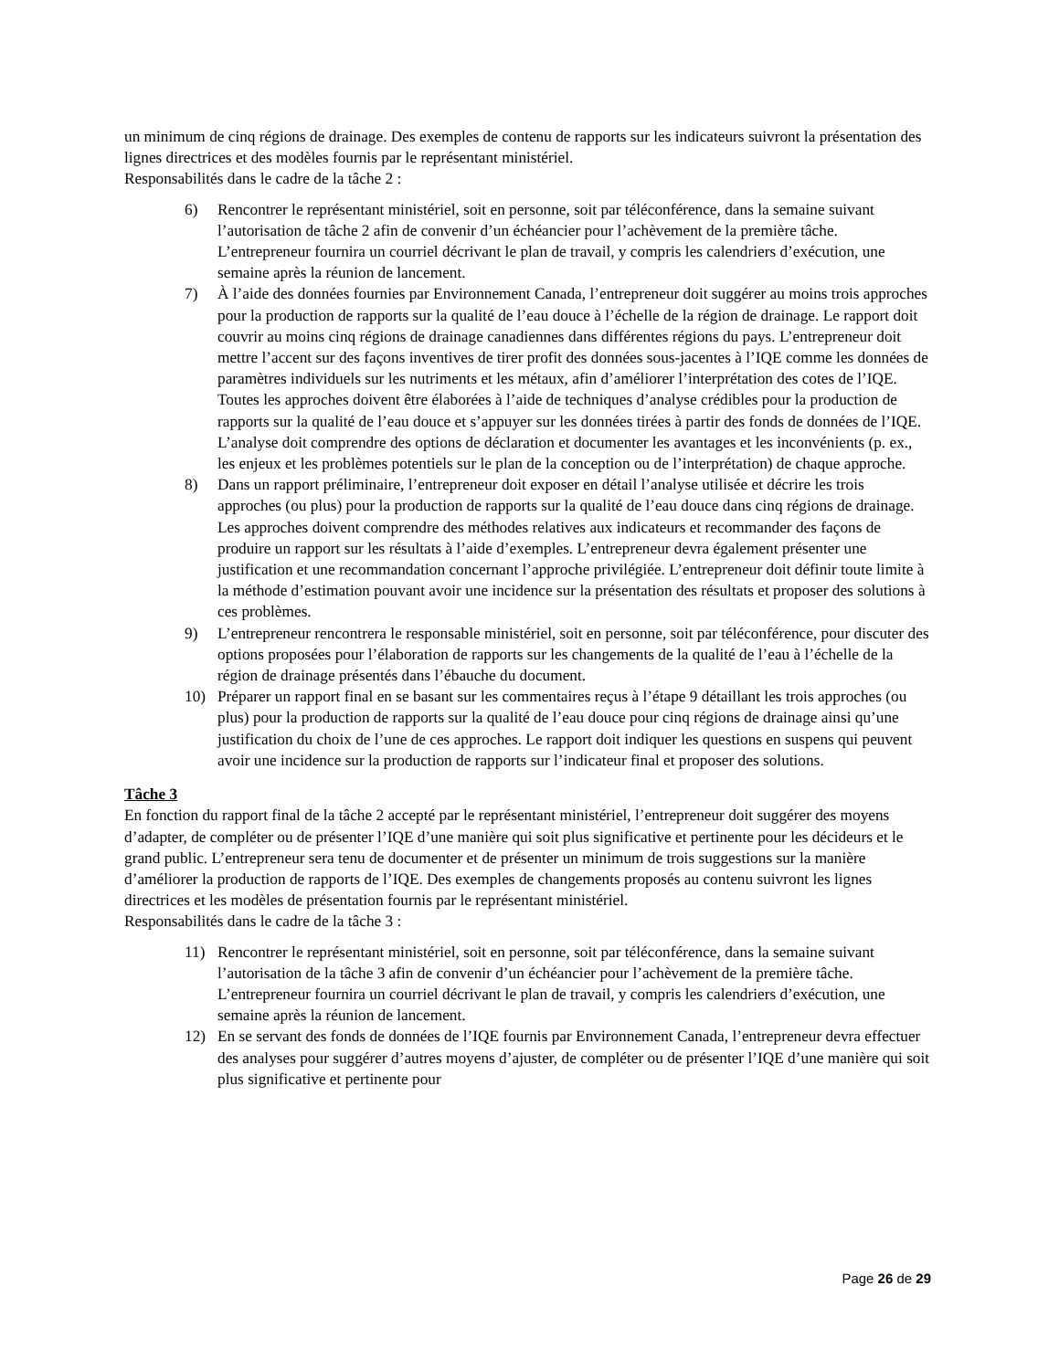un minimum de cinq régions de drainage. Des exemples de contenu de rapports sur les indicateurs suivront la présentation des lignes directrices et des modèles fournis par le représentant ministériel.
Responsabilités dans le cadre de la tâche 2 :
6) Rencontrer le représentant ministériel, soit en personne, soit par téléconférence, dans la semaine suivant l’autorisation de tâche 2 afin de convenir d’un échéancier pour l’achèvement de la première tâche. L’entrepreneur fournira un courriel décrivant le plan de travail, y compris les calendriers d’exécution, une semaine après la réunion de lancement.
7) À l’aide des données fournies par Environnement Canada, l’entrepreneur doit suggérer au moins trois approches pour la production de rapports sur la qualité de l’eau douce à l’échelle de la région de drainage. Le rapport doit couvrir au moins cinq régions de drainage canadiennes dans différentes régions du pays. L’entrepreneur doit mettre l’accent sur des façons inventives de tirer profit des données sous-jacentes à l’IQE comme les données de paramètres individuels sur les nutriments et les métaux, afin d’améliorer l’interprétation des cotes de l’IQE. Toutes les approches doivent être élaborées à l’aide de techniques d’analyse crédibles pour la production de rapports sur la qualité de l’eau douce et s’appuyer sur les données tirées à partir des fonds de données de l’IQE. L’analyse doit comprendre des options de déclaration et documenter les avantages et les inconvénients (p. ex., les enjeux et les problèmes potentiels sur le plan de la conception ou de l’interprétation) de chaque approche.
8) Dans un rapport préliminaire, l’entrepreneur doit exposer en détail l’analyse utilisée et décrire les trois approches (ou plus) pour la production de rapports sur la qualité de l’eau douce dans cinq régions de drainage. Les approches doivent comprendre des méthodes relatives aux indicateurs et recommander des façons de produire un rapport sur les résultats à l’aide d’exemples. L’entrepreneur devra également présenter une justification et une recommandation concernant l’approche privilégiée. L’entrepreneur doit définir toute limite à la méthode d’estimation pouvant avoir une incidence sur la présentation des résultats et proposer des solutions à ces problèmes.
9) L’entrepreneur rencontrera le responsable ministériel, soit en personne, soit par téléconférence, pour discuter des options proposées pour l’élaboration de rapports sur les changements de la qualité de l’eau à l’échelle de la région de drainage présentés dans l’ébauche du document.
10) Préparer un rapport final en se basant sur les commentaires reçus à l’étape 9 détaillant les trois approches (ou plus) pour la production de rapports sur la qualité de l’eau douce pour cinq régions de drainage ainsi qu’une justification du choix de l’une de ces approches. Le rapport doit indiquer les questions en suspens qui peuvent avoir une incidence sur la production de rapports sur l’indicateur final et proposer des solutions.
Tâche 3
En fonction du rapport final de la tâche 2 accepté par le représentant ministériel, l’entrepreneur doit suggérer des moyens d’adapter, de compléter ou de présenter l’IQE d’une manière qui soit plus significative et pertinente pour les décideurs et le grand public. L’entrepreneur sera tenu de documenter et de présenter un minimum de trois suggestions sur la manière d’améliorer la production de rapports de l’IQE. Des exemples de changements proposés au contenu suivront les lignes directrices et les modèles de présentation fournis par le représentant ministériel.
Responsabilités dans le cadre de la tâche 3 :
11) Rencontrer le représentant ministériel, soit en personne, soit par téléconférence, dans la semaine suivant l’autorisation de la tâche 3 afin de convenir d’un échéancier pour l’achèvement de la première tâche. L’entrepreneur fournira un courriel décrivant le plan de travail, y compris les calendriers d’exécution, une semaine après la réunion de lancement.
12) En se servant des fonds de données de l’IQE fournis par Environnement Canada, l’entrepreneur devra effectuer des analyses pour suggérer d’autres moyens d’ajuster, de compléter ou de présenter l’IQE d’une manière qui soit plus significative et pertinente pour
Page 26 de 29